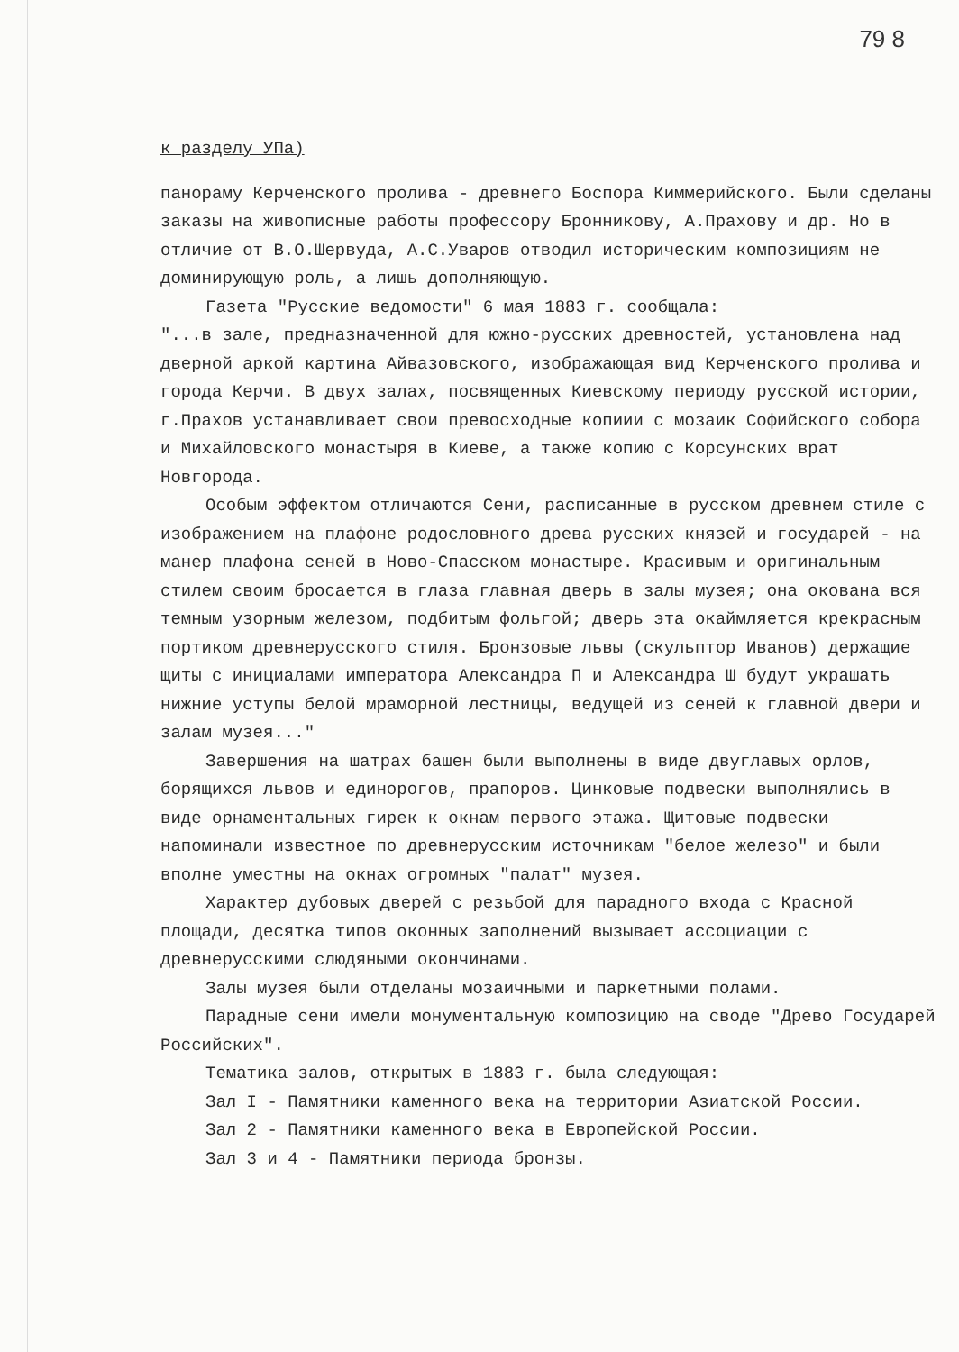79 8
к разделу УПа)
панораму Керченского пролива - древнего Боспора Киммерийского. Были сделаны заказы на живописные работы профессору Бронникову, А.Прахову и др. Но в отличие от В.О.Шервуда, А.С.Уваров отводил историческим композициям не доминирующую роль, а лишь дополняющую.
Газета "Русские ведомости" 6 мая 1883 г. сообщала:
"...в зале, предназначенной для южно-русских древностей, установлена над дверной аркой картина Айвазовского, изображающая вид Керченского пролива и города Керчи. В двух залах, посвященных Киевскому периоду русской истории, г.Прахов устанавливает свои превосходные копиии с мозаик Софийского собора и Михайловского монастыря в Киеве, а также копию с Корсунских врат Новгорода.
Особым эффектом отличаются Сени, расписанные в русском древнем стиле с изображением на плафоне родословного древа русских князей и государей - на манер плафона сеней в Ново-Спасском монастыре. Красивым и оригинальным стилем своим бросается в глаза главная дверь в залы музея; она окована вся темным узорным железом, подбитым фольгой; дверь эта окаймляется крекрасным портиком древнерусского стиля. Бронзовые львы (скульптор Иванов) держащие щиты с инициалами императора Александра П и Александра Ш будут украшать нижние уступы белой мраморной лестницы, ведущей из сеней к главной двери и залам музея..."
Завершения на шатрах башен были выполнены в виде двуглавых орлов, борящихся львов и единорогов, прапоров. Цинковые подвески выполнялись в виде орнаментальных гирек к окнам первого этажа. Щитовые подвески напоминали известное по древнерусским источникам "белое железо" и были вполне уместны на окнах огромных "палат" музея.
Характер дубовых дверей с резьбой для парадного входа с Красной площади, десятка типов оконных заполнений вызывает ассоциации с древнерусскими слюдяными окончинами.
Залы музея были отделаны мозаичными и паркетными полами.
Парадные сени имели монументальную композицию на своде "Древо Государей Российских".
Тематика залов, открытых в 1883 г. была следующая:
Зал I - Памятники каменного века на территории Азиатской России.
Зал 2 - Памятники каменного века в Европейской России.
Зал 3 и 4 - Памятники периода бронзы.